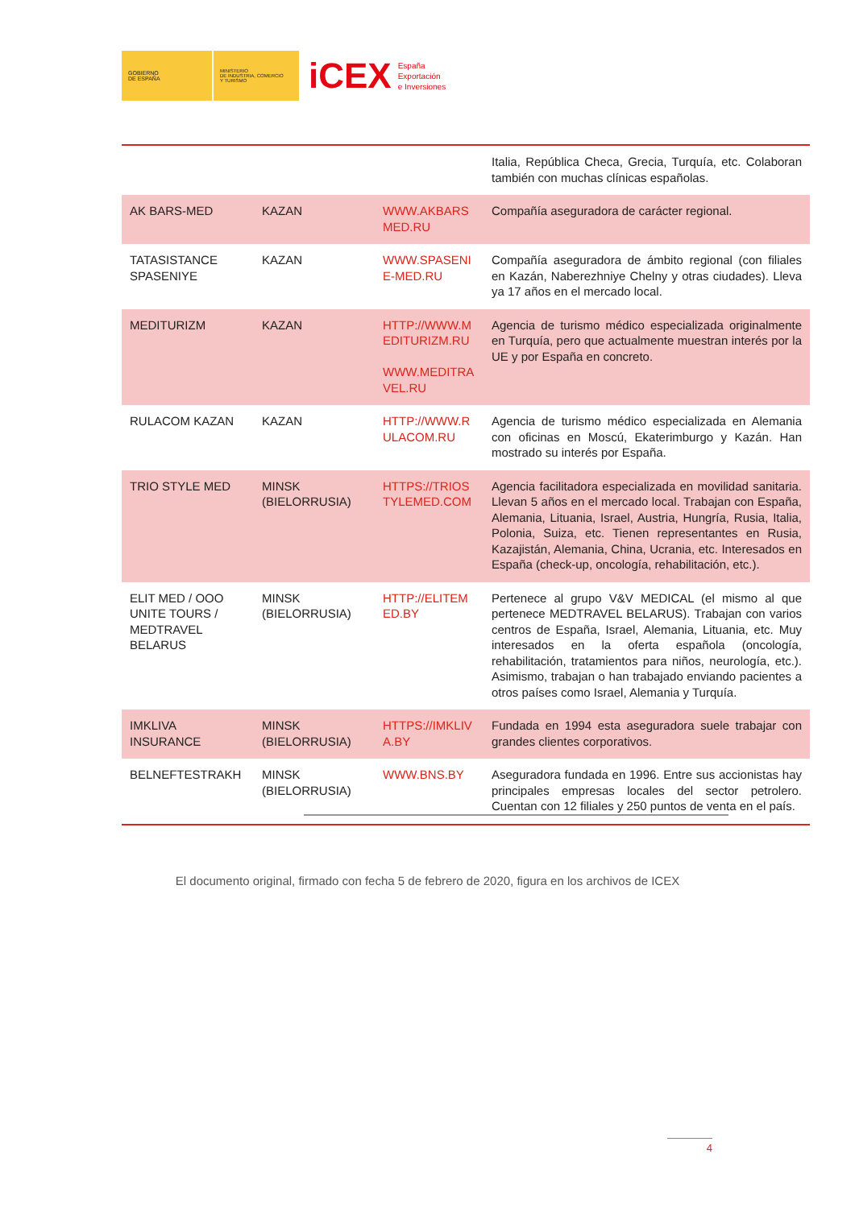GOBIERNO
DE ESPAÑA
MINISTERIO
DE INDUSTRIA, COMERCIO
Y TURISMO
iCEX
España
Exportación
e Inversiones
| | | | Italia, República Checa, Grecia, Turquía, etc. Colaboran también con muchas clínicas españolas. |
| AK BARS-MED | KAZAN | WWW.AKBARSMED.RU | Compañía aseguradora de carácter regional. |
| TATASISTANCE SPASENIYE | KAZAN | WWW.SPASENIE-MED.RU | Compañía aseguradora de ámbito regional (con filiales en Kazán, Naberezhniye Chelny y otras ciudades). Lleva ya 17 años en el mercado local. |
| MEDITURIZM | KAZAN | HTTP://WWW.MEDITURIZM.RU WWW.MEDITRAVEL.RU | Agencia de turismo médico especializada originalmente en Turquía, pero que actualmente muestran interés por la UE y por España en concreto. |
| RULACOM KAZAN | KAZAN | HTTP://WWW.RULACOM.RU | Agencia de turismo médico especializada en Alemania con oficinas en Moscú, Ekaterimburgo y Kazán. Han mostrado su interés por España. |
| TRIO STYLE MED | MINSK (BIELORRUSIA) | HTTPS://TRIOSTYLEMED.COM | Agencia facilitadora especializada en movilidad sanitaria. Llevan 5 años en el mercado local. Trabajan con España, Alemania, Lituania, Israel, Austria, Hungría, Rusia, Italia, Polonia, Suiza, etc. Tienen representantes en Rusia, Kazajistán, Alemania, China, Ucrania, etc. Interesados en España (check-up, oncología, rehabilitación, etc.). |
| ELIT MED / OOO UNITE TOURS / MEDTRAVEL BELARUS | MINSK (BIELORRUSIA) | HTTP://ELITEMED.BY | Pertenece al grupo V&V MEDICAL (el mismo al que pertenece MEDTRAVEL BELARUS). Trabajan con varios centros de España, Israel, Alemania, Lituania, etc. Muy interesados en la oferta española (oncología, rehabilitación, tratamientos para niños, neurología, etc.). Asimismo, trabajan o han trabajado enviando pacientes a otros países como Israel, Alemania y Turquía. |
| IMKLIVA INSURANCE | MINSK (BIELORRUSIA) | HTTPS://IMKLIVA.BY | Fundada en 1994 esta aseguradora suele trabajar con grandes clientes corporativos. |
| BELNEFTESTRAKH | MINSK (BIELORRUSIA) | WWW.BNS.BY | Aseguradora fundada en 1996. Entre sus accionistas hay principales empresas locales del sector petrolero. Cuentan con 12 filiales y 250 puntos de venta en el país. |
El documento original, firmado con fecha 5 de febrero de 2020, figura en los archivos de ICEX
4